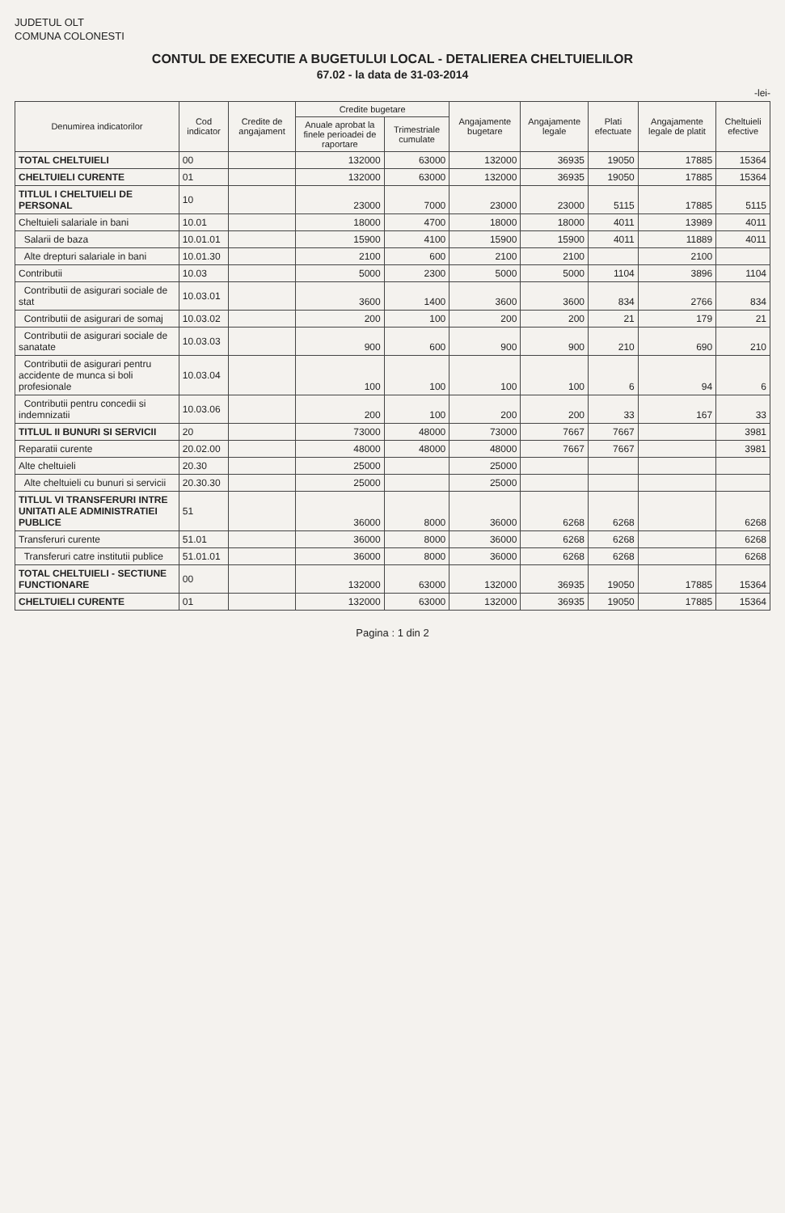JUDETUL OLT
COMUNA COLONESTI
CONTUL DE EXECUTIE A BUGETULUI LOCAL - DETALIEREA CHELTUIELILOR
67.02 - la data de 31-03-2014
-lei-
| Denumirea indicatorilor | Cod indicator | Credite de angajament | Credite bugetare | | Angajamente bugetare | Angajamente legale | Plati efectuate | Angajamente legale de platit | Cheltuieli efective |
| --- | --- | --- | --- | --- | --- | --- | --- | --- | --- |
| | | | Anuale aprobat la finele perioadei de raportare | Trimestriale cumulate | | | | | |
| TOTAL CHELTUIELI | 00 | | 132000 | 63000 | 132000 | 36935 | 19050 | 17885 | 15364 |
| CHELTUIELI CURENTE | 01 | | 132000 | 63000 | 132000 | 36935 | 19050 | 17885 | 15364 |
| TITLUL I CHELTUIELI DE PERSONAL | 10 | | 23000 | 7000 | 23000 | 23000 | 5115 | 17885 | 5115 |
| Cheltuieli salariale in bani | 10.01 | | 18000 | 4700 | 18000 | 18000 | 4011 | 13989 | 4011 |
| Salarii de baza | 10.01.01 | | 15900 | 4100 | 15900 | 15900 | 4011 | 11889 | 4011 |
| Alte drepturi salariale in bani | 10.01.30 | | 2100 | 600 | 2100 | 2100 | | 2100 | |
| Contributii | 10.03 | | 5000 | 2300 | 5000 | 5000 | 1104 | 3896 | 1104 |
| Contributii de asigurari sociale de stat | 10.03.01 | | 3600 | 1400 | 3600 | 3600 | 834 | 2766 | 834 |
| Contributii de asigurari de somaj | 10.03.02 | | 200 | 100 | 200 | 200 | 21 | 179 | 21 |
| Contributii de asigurari sociale de sanatate | 10.03.03 | | 900 | 600 | 900 | 900 | 210 | 690 | 210 |
| Contributii de asigurari pentru accidente de munca si boli profesionale | 10.03.04 | | 100 | 100 | 100 | 100 | 6 | 94 | 6 |
| Contributii pentru concedii si indemnizatii | 10.03.06 | | 200 | 100 | 200 | 200 | 33 | 167 | 33 |
| TITLUL II BUNURI SI SERVICII | 20 | | 73000 | 48000 | 73000 | 7667 | 7667 | | 3981 |
| Reparatii curente | 20.02.00 | | 48000 | 48000 | 48000 | 7667 | 7667 | | 3981 |
| Alte cheltuieli | 20.30 | | 25000 | | 25000 | | | | |
| Alte cheltuieli cu bunuri si servicii | 20.30.30 | | 25000 | | 25000 | | | | |
| TITLUL VI TRANSFERURI INTRE UNITATI ALE ADMINISTRATIEI PUBLICE | 51 | | 36000 | 8000 | 36000 | 6268 | 6268 | | 6268 |
| Transferuri curente | 51.01 | | 36000 | 8000 | 36000 | 6268 | 6268 | | 6268 |
| Transferuri catre institutii publice | 51.01.01 | | 36000 | 8000 | 36000 | 6268 | 6268 | | 6268 |
| TOTAL CHELTUIELI - SECTIUNE FUNCTIONARE | 00 | | 132000 | 63000 | 132000 | 36935 | 19050 | 17885 | 15364 |
| CHELTUIELI CURENTE | 01 | | 132000 | 63000 | 132000 | 36935 | 19050 | 17885 | 15364 |
Pagina : 1 din 2